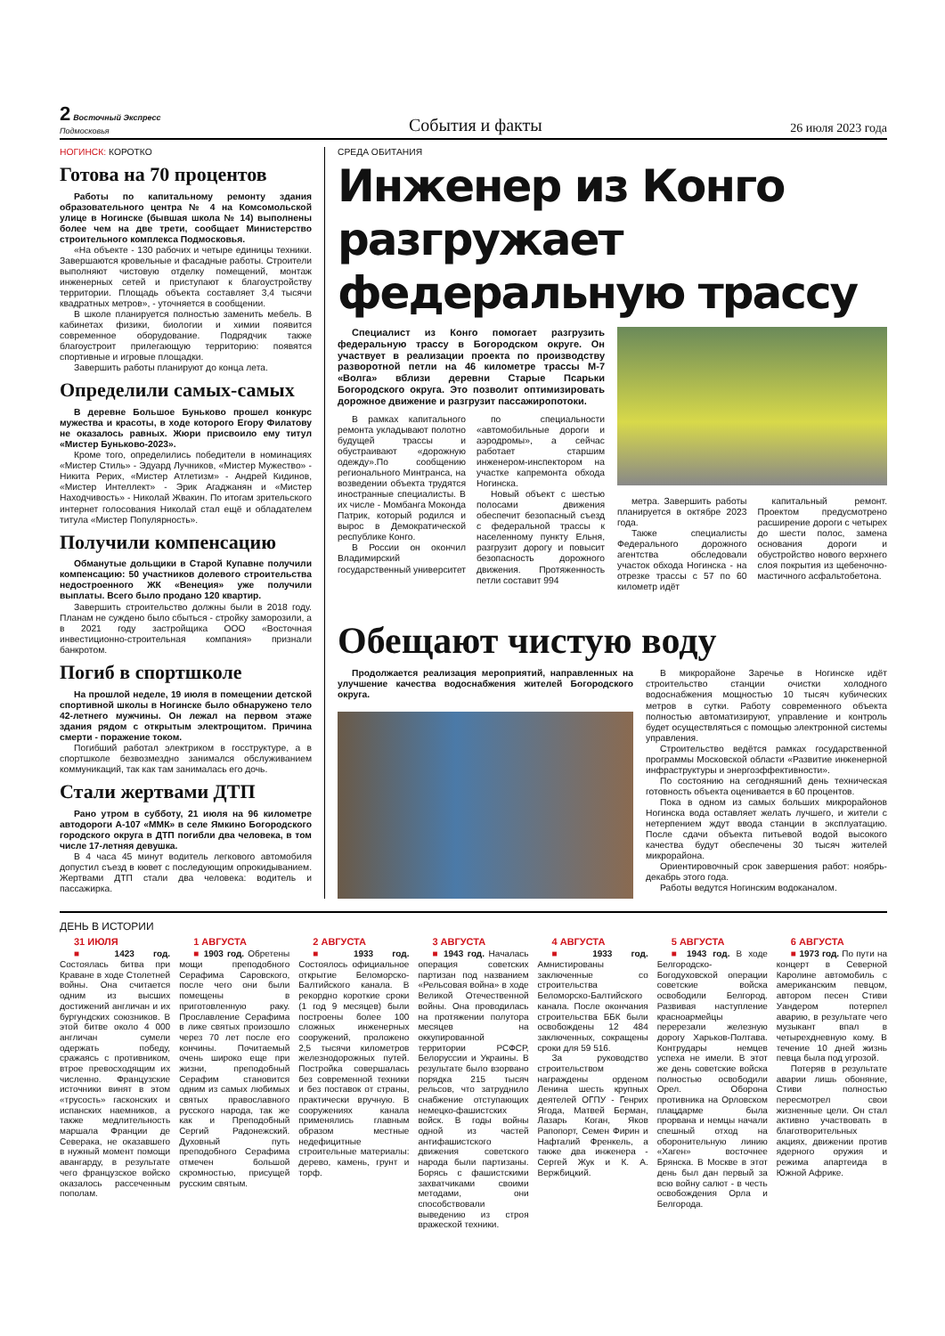2 Восточный Экспресс
Подмосковья
События и факты
26 июля 2023 года
НОГИНСК: КОРОТКО
Готова на 70 процентов
Работы по капитальному ремонту здания образовательного центра № 4 на Комсомольской улице в Ногинске (бывшая школа № 14) выполнены более чем на две трети, сообщает Министерство строительного комплекса Подмосковья.
«На объекте - 130 рабочих и четыре единицы техники. Завершаются кровельные и фасадные работы. Строители выполняют чистовую отделку помещений, монтаж инженерных сетей и приступают к благоустройству территории. Площадь объекта составляет 3,4 тысячи квадратных метров», - уточняется в сообщении.
В школе планируется полностью заменить мебель. В кабинетах физики, биологии и химии появится современное оборудование. Подрядчик также благоустроит прилегающую территорию: появятся спортивные и игровые площадки.
Завершить работы планируют до конца лета.
Определили самых-самых
В деревне Большое Буньково прошел конкурс мужества и красоты, в ходе которого Егору Филатову не оказалось равных. Жюри присвоило ему титул «Мистер Буньково-2023».
Кроме того, определились победители в номинациях «Мистер Стиль» - Эдуард Лучников, «Мистер Мужество» - Никита Рерих, «Мистер Атлетизм» - Андрей Кидинов, «Мистер Интеллект» - Эрик Агаджанян и «Мистер Находчивость» - Николай Жвакин. По итогам зрительского интернет голосования Николай стал ещё и обладателем титула «Мистер Популярность».
Получили компенсацию
Обманутые дольщики в Старой Купавне получили компенсацию: 50 участников долевого строительства недостроенного ЖК «Венеция» уже получили выплаты. Всего было продано 120 квартир.
Завершить строительство должны были в 2018 году. Планам не суждено было сбыться - стройку заморозили, а в 2021 году застройщика ООО «Восточная инвестиционно-строительная компания» признали банкротом.
Погиб в спортшколе
На прошлой неделе, 19 июля в помещении детской спортивной школы в Ногинске было обнаружено тело 42-летнего мужчины. Он лежал на первом этаже здания рядом с открытым электрощитом. Причина смерти - поражение током.
Погибший работал электриком в госструктуре, а в спортшколе безвозмездно занимался обслуживанием коммуникаций, так как там занималась его дочь.
Стали жертвами ДТП
Рано утром в субботу, 21 июля на 96 километре автодороги А-107 «ММК» в селе Ямкино Богородского городского округа в ДТП погибли два человека, в том числе 17-летняя девушка.
В 4 часа 45 минут водитель легкового автомобиля допустил съезд в кювет с последующим опрокидыванием. Жертвами ДТП стали два человека: водитель и пассажирка.
СРЕДА ОБИТАНИЯ
Инженер из Конго разгружает федеральную трассу
Специалист из Конго помогает разгрузить федеральную трассу в Богородском округе. Он участвует в реализации проекта по производству разворотной петли на 46 километре трассы М-7 «Волга» вблизи деревни Старые Псарьки Богородского округа. Это позволит оптимизировать дорожное движение и разгрузит пассажиропотоки.
В рамках капитального ремонта укладывают полотно будущей трассы и обустраивают «дорожную одежду».По сообщению регионального Минтранса, на возведении объекта трудятся иностранные специалисты. В их числе - Момбанга Моконда Патрик, который родился и вырос в Демократической республике Конго.
В России он окончил Владимирский государственный университет
по специальности «автомобильные дороги и аэродромы», а сейчас работает старшим инженером-инспектором на участке капремонта обхода Ногинска.
Новый объект с шестью полосами движения обеспечит безопасный съезд с федеральной трассы к населенному пункту Ельня, разгрузит дорогу и повысит безопасность дорожного движения. Протяженность петли составит 994
метра. Завершить работы планируется в октябре 2023 года.
Также специалисты Федерального дорожного агентства обследовали участок обхода Ногинска - на отрезке трассы с 57 по 60 километр идёт
капитальный ремонт. Проектом предусмотрено расширение дороги с четырех до шести полос, замена основания дороги и обустройство нового верхнего слоя покрытия из щебеночно-мастичного асфальтобетона.
Обещают чистую воду
Продолжается реализация мероприятий, направленных на улучшение качества водоснабжения жителей Богородского округа.
В микрорайоне Заречье в Ногинске идёт строительство станции очистки холодного водоснабжения мощностью 10 тысяч кубических метров в сутки. Работу современного объекта полностью автоматизируют, управление и контроль будет осуществляться с помощью электронной системы управления.
Строительство ведётся рамках государственной программы Московской области «Развитие инженерной инфраструктуры и энергоэффективности».
По состоянию на сегодняшний день техническая готовность объекта оценивается в 60 процентов.
Пока в одном из самых больших микрорайонов Ногинска вода оставляет желать лучшего, и жители с нетерпением ждут ввода станции в эксплуатацию. После сдачи объекта питьевой водой высокого качества будут обеспечены 30 тысяч жителей микрорайона.
Ориентировочный срок завершения работ: ноябрь-декабрь этого года.
Работы ведутся Ногинским водоканалом.
ДЕНЬ В ИСТОРИИ
31 ИЮЛЯ
■ 1423 год. Состоялась битва при Краване в ходе Столетней войны. Она считается одним из высших достижений англичан и их бургундских союзников. В этой битве около 4 000 англичан сумели одержать победу, сражаясь с противником, втрое превосходящим их численно. Французские источники винят в этом «трусость» гасконских и испанских наемников, а также медлительность маршала Франции де Северака, не оказавшего в нужный момент помощи авангарду, в результате чего французское войско оказалось рассеченным пополам.
1 АВГУСТА
■ 1903 год. Обретены мощи преподобного Серафима Саровского, после чего они были помещены в приготовленную раку. Прославление Серафима в лике святых произошло через 70 лет после его кончины. Почитаемый очень широко еще при жизни, преподобный Серафим становится одним из самых любимых святых православного русского народа, так же как и Преподобный Сергий Радонежский. Духовный путь преподобного Серафима отмечен большой скромностью, присущей русским святым.
2 АВГУСТА
■ 1933 год. Состоялось официальное открытие Беломорско-Балтийского канала. В рекордно короткие сроки (1 год 9 месяцев) были построены более 100 сложных инженерных сооружений, проложено 2,5 тысячи километров железнодорожных путей. Постройка совершалась без современной техники и без поставок от страны, практически вручную. В сооружениях канала применялись главным образом местные недефицитные строительные материалы: дерево, камень, грунт и торф.
3 АВГУСТА
■ 1943 год. Началась операция советских партизан под названием «Рельсовая война» в ходе Великой Отечественной войны. Она проводилась на протяжении полутора месяцев на оккупированной территории РСФСР, Белоруссии и Украины. В результате было взорвано порядка 215 тысяч рельсов, что затруднило снабжение отступающих немецко-фашистских войск. В годы войны одной из частей антифашистского движения советского народа были партизаны. Борясь с фашистскими захватчиками своими методами, они способствовали выведению из строя вражеской техники.
4 АВГУСТА
■ 1933 год. Амнистированы заключенные со строительства Беломорско-Балтийского канала. После окончания строительства ББК были освобождены 12 484 заключенных, сокращены сроки для 59 516.
За руководство строительством награждены орденом Ленина шесть крупных деятелей ОГПУ - Генрих Ягода, Матвей Берман, Лазарь Коган, Яков Рапопорт, Семен Фирин и Нафталий Френкель, а также два инженера - Сергей Жук и К. А. Вержбицкий.
5 АВГУСТА
■ 1943 год. В ходе Белгородско-Богодуховской операции советские войска освободили Белгород. Развивая наступление красноармейцы перерезали железную дорогу Харьков-Полтава. Контрудары немцев успеха не имели. В этот же день советские войска полностью освободили Орел. Оборона противника на Орловском плацдарме была прорвана и немцы начали спешный отход на оборонительную линию «Хаген» восточнее Брянска. В Москве в этот день был дан первый за всю войну салют - в честь освобождения Орла и Белгорода.
6 АВГУСТА
■ 1973 год. По пути на концерт в Северной Каролине автомобиль с американским певцом, автором песен Стиви Уандером потерпел аварию, в результате чего музыкант впал в четырехдневную кому. В течение 10 дней жизнь певца была под угрозой.
Потеряв в результате аварии лишь обоняние, Стиви полностью пересмотрел свои жизненные цели. Он стал активно участвовать в благотворительных акциях, движении против ядерного оружия и режима апартеида в Южной Африке.